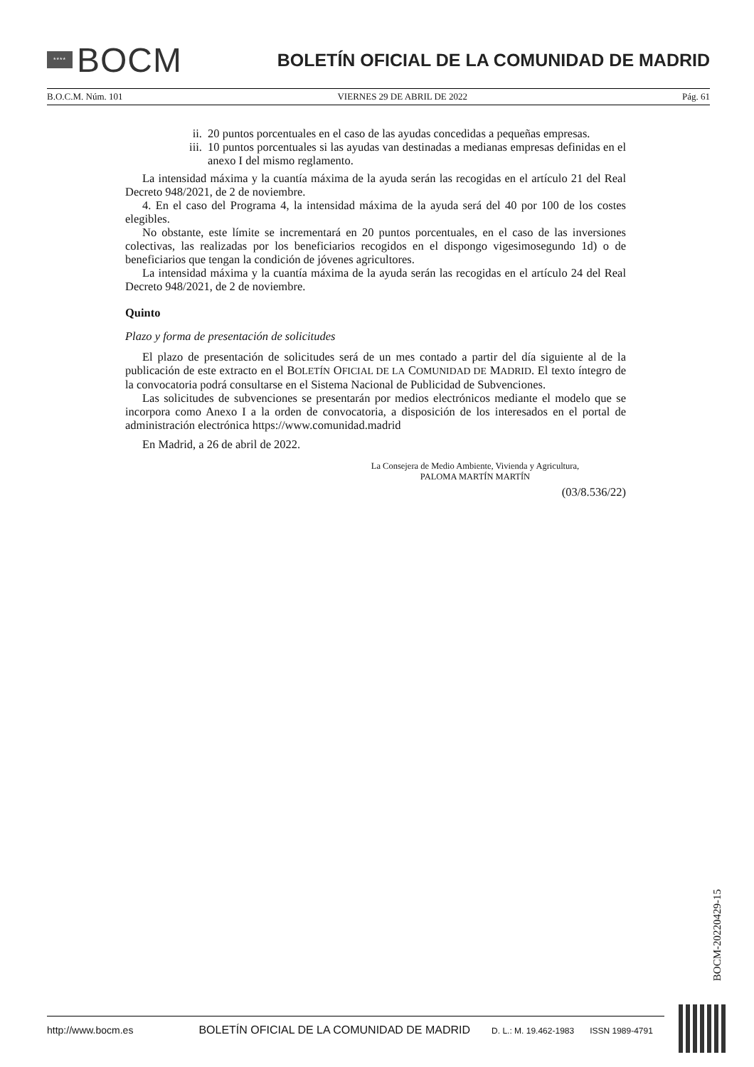****
BOCM
BOLETÍN OFICIAL DE LA COMUNIDAD DE MADRID
B.O.C.M. Núm. 101 VIERNES 29 DE ABRIL DE 2022 Pág. 61
ii. 20 puntos porcentuales en el caso de las ayudas concedidas a pequeñas empresas.
iii. 10 puntos porcentuales si las ayudas van destinadas a medianas empresas definidas en el anexo I del mismo reglamento.
La intensidad máxima y la cuantía máxima de la ayuda serán las recogidas en el artículo 21 del Real Decreto 948/2021, de 2 de noviembre.
4. En el caso del Programa 4, la intensidad máxima de la ayuda será del 40 por 100 de los costes elegibles.
No obstante, este límite se incrementará en 20 puntos porcentuales, en el caso de las inversiones colectivas, las realizadas por los beneficiarios recogidos en el dispongo vigesimosegundo 1d) o de beneficiarios que tengan la condición de jóvenes agricultores.
La intensidad máxima y la cuantía máxima de la ayuda serán las recogidas en el artículo 24 del Real Decreto 948/2021, de 2 de noviembre.
Quinto
Plazo y forma de presentación de solicitudes
El plazo de presentación de solicitudes será de un mes contado a partir del día siguiente al de la publicación de este extracto en el BOLETÍN OFICIAL DE LA COMUNIDAD DE MADRID. El texto íntegro de la convocatoria podrá consultarse en el Sistema Nacional de Publicidad de Subvenciones.
Las solicitudes de subvenciones se presentarán por medios electrónicos mediante el modelo que se incorpora como Anexo I a la orden de convocatoria, a disposición de los interesados en el portal de administración electrónica https://www.comunidad.madrid
En Madrid, a 26 de abril de 2022.
La Consejera de Medio Ambiente, Vivienda y Agricultura,
PALOMA MARTÍN MARTÍN
(03/8.536/22)
BOCM-20220429-15
http://www.bocm.es BOLETÍN OFICIAL DE LA COMUNIDAD DE MADRID D. L.: M. 19.462-1983 ISSN 1989-4791